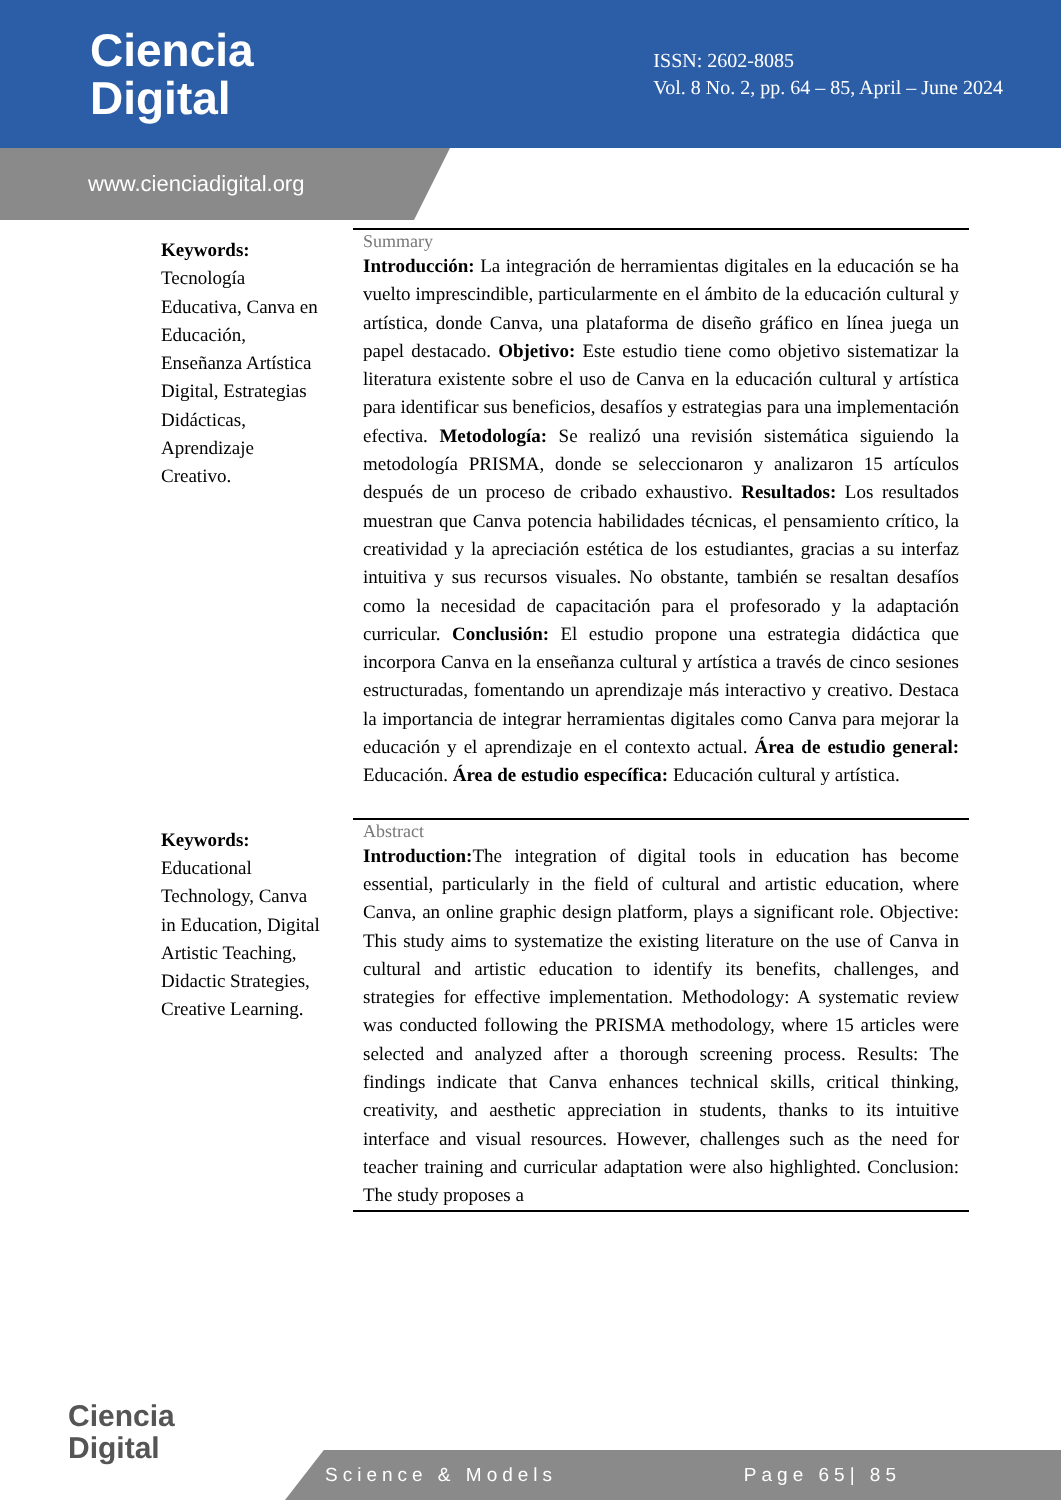Ciencia
Digital
ISSN: 2602-8085
Vol. 8 No. 2, pp. 64 – 85, April – June 2024
www.cienciadigital.org
Keywords:
Tecnología Educativa, Canva en Educación, Enseñanza Artística Digital, Estrategias Didácticas, Aprendizaje Creativo.
Summary
Introducción: La integración de herramientas digitales en la educación se ha vuelto imprescindible, particularmente en el ámbito de la educación cultural y artística, donde Canva, una plataforma de diseño gráfico en línea juega un papel destacado. Objetivo: Este estudio tiene como objetivo sistematizar la literatura existente sobre el uso de Canva en la educación cultural y artística para identificar sus beneficios, desafíos y estrategias para una implementación efectiva. Metodología: Se realizó una revisión sistemática siguiendo la metodología PRISMA, donde se seleccionaron y analizaron 15 artículos después de un proceso de cribado exhaustivo. Resultados: Los resultados muestran que Canva potencia habilidades técnicas, el pensamiento crítico, la creatividad y la apreciación estética de los estudiantes, gracias a su interfaz intuitiva y sus recursos visuales. No obstante, también se resaltan desafíos como la necesidad de capacitación para el profesorado y la adaptación curricular. Conclusión: El estudio propone una estrategia didáctica que incorpora Canva en la enseñanza cultural y artística a través de cinco sesiones estructuradas, fomentando un aprendizaje más interactivo y creativo. Destaca la importancia de integrar herramientas digitales como Canva para mejorar la educación y el aprendizaje en el contexto actual. Área de estudio general: Educación. Área de estudio específica: Educación cultural y artística.
Keywords:
Educational Technology, Canva in Education, Digital Artistic Teaching, Didactic Strategies, Creative Learning.
Abstract
Introduction: The integration of digital tools in education has become essential, particularly in the field of cultural and artistic education, where Canva, an online graphic design platform, plays a significant role. Objective: This study aims to systematize the existing literature on the use of Canva in cultural and artistic education to identify its benefits, challenges, and strategies for effective implementation. Methodology: A systematic review was conducted following the PRISMA methodology, where 15 articles were selected and analyzed after a thorough screening process. Results: The findings indicate that Canva enhances technical skills, critical thinking, creativity, and aesthetic appreciation in students, thanks to its intuitive interface and visual resources. However, challenges such as the need for teacher training and curricular adaptation were also highlighted. Conclusion: The study proposes a
Ciencia
Digital
Science & Models Page 65| 85